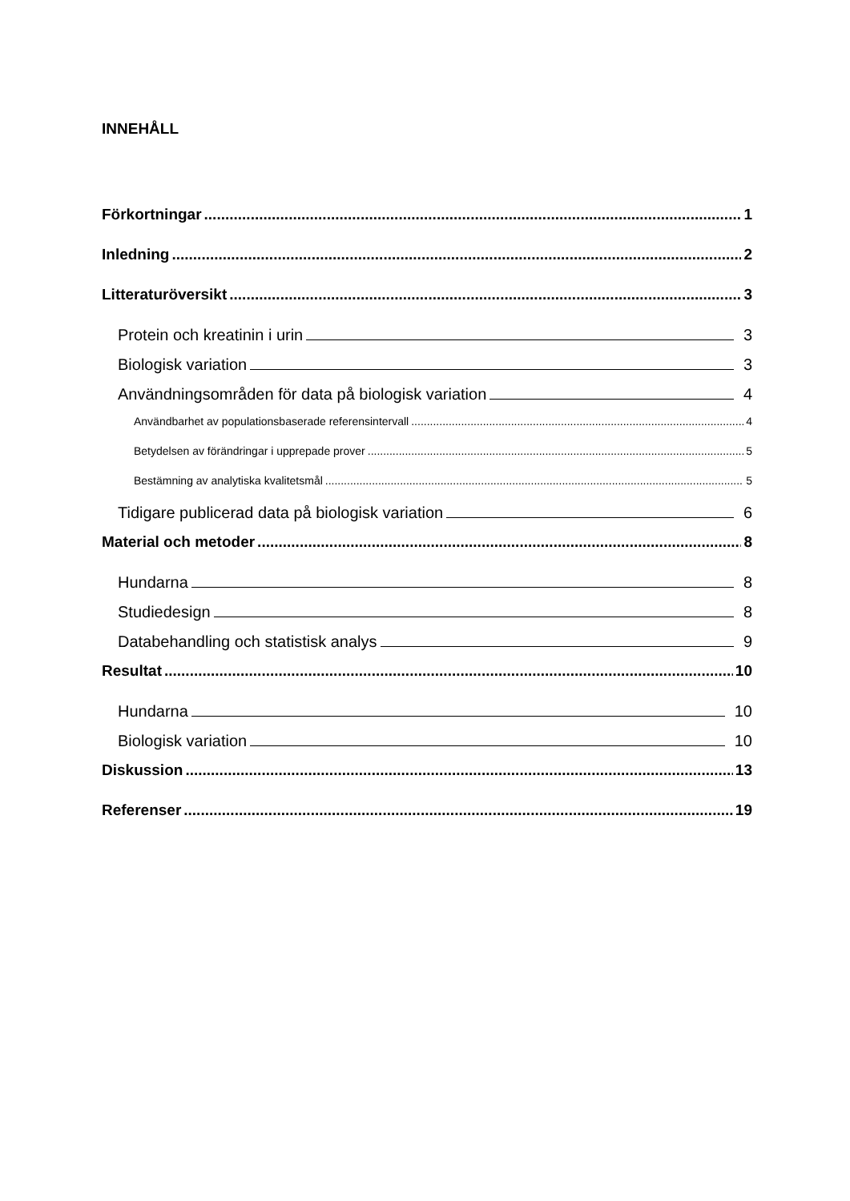INNEHÅLL
Förkortningar 1
Inledning 2
Litteraturöversikt 3
Protein och kreatinin i urin 3
Biologisk variation 3
Användningsområden för data på biologisk variation 4
Användbarhet av populationsbaserade referensintervall 4
Betydelsen av förändringar i upprepade prover 5
Bestämning av analytiska kvalitetsmål 5
Tidigare publicerad data på biologisk variation 6
Material och metoder 8
Hundarna 8
Studiedesign 8
Databehandling och statistisk analys 9
Resultat 10
Hundarna 10
Biologisk variation 10
Diskussion 13
Referenser 19